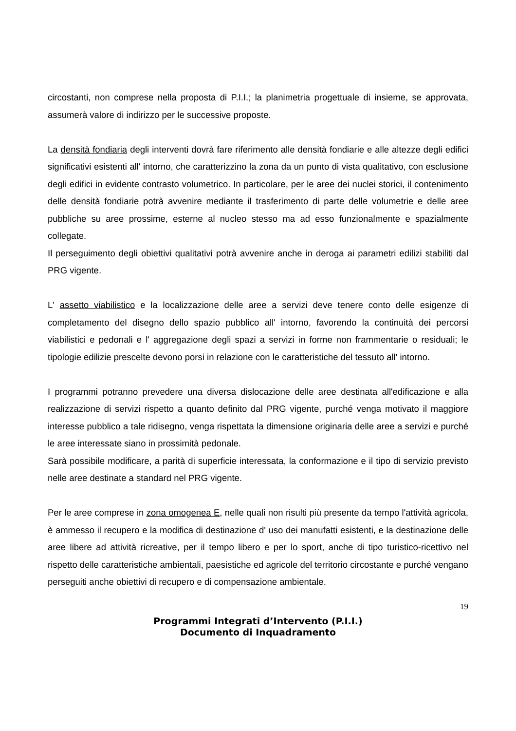circostanti, non comprese nella proposta di P.I.I.; la planimetria progettuale di insieme, se approvata, assumerà valore di indirizzo per le successive proposte.
La densità fondiaria degli interventi dovrà fare riferimento alle densità fondiarie e alle altezze degli edifici significativi esistenti all' intorno, che caratterizzino la zona da un punto di vista qualitativo, con esclusione degli edifici in evidente contrasto volumetrico. In particolare, per le aree dei nuclei storici, il contenimento delle densità fondiarie potrà avvenire mediante il trasferimento di parte delle volumetrie e delle aree pubbliche su aree prossime, esterne al nucleo stesso ma ad esso funzionalmente e spazialmente collegate.
Il perseguimento degli obiettivi qualitativi potrà avvenire anche in deroga ai parametri edilizi stabiliti dal PRG vigente.
L' assetto viabilistico e la localizzazione delle aree a servizi deve tenere conto delle esigenze di completamento del disegno dello spazio pubblico all' intorno, favorendo la continuità dei percorsi viabilistici e pedonali e l' aggregazione degli spazi a servizi in forme non frammentarie o residuali; le tipologie edilizie prescelte devono porsi in relazione con le caratteristiche del tessuto all' intorno.
I programmi potranno prevedere una diversa dislocazione delle aree destinata all'edificazione e alla realizzazione di servizi rispetto a quanto definito dal PRG vigente, purché venga motivato il maggiore interesse pubblico a tale ridisegno, venga rispettata la dimensione originaria delle aree a servizi e purché le aree interessate siano in prossimità pedonale.
Sarà possibile modificare, a parità di superficie interessata, la conformazione e il tipo di servizio previsto nelle aree destinate a standard nel PRG vigente.
Per le aree comprese in zona omogenea E, nelle quali non risulti più presente da tempo l'attività agricola, è ammesso il recupero e la modifica di destinazione d' uso dei manufatti esistenti, e la destinazione delle aree libere ad attività ricreative, per il tempo libero e per lo sport, anche di tipo turistico-ricettivo nel rispetto delle caratteristiche ambientali, paesistiche ed agricole del territorio circostante e purché vengano perseguiti anche obiettivi di recupero e di compensazione ambientale.
19
Programmi Integrati d’Intervento (P.I.I.)
Documento di Inquadramento